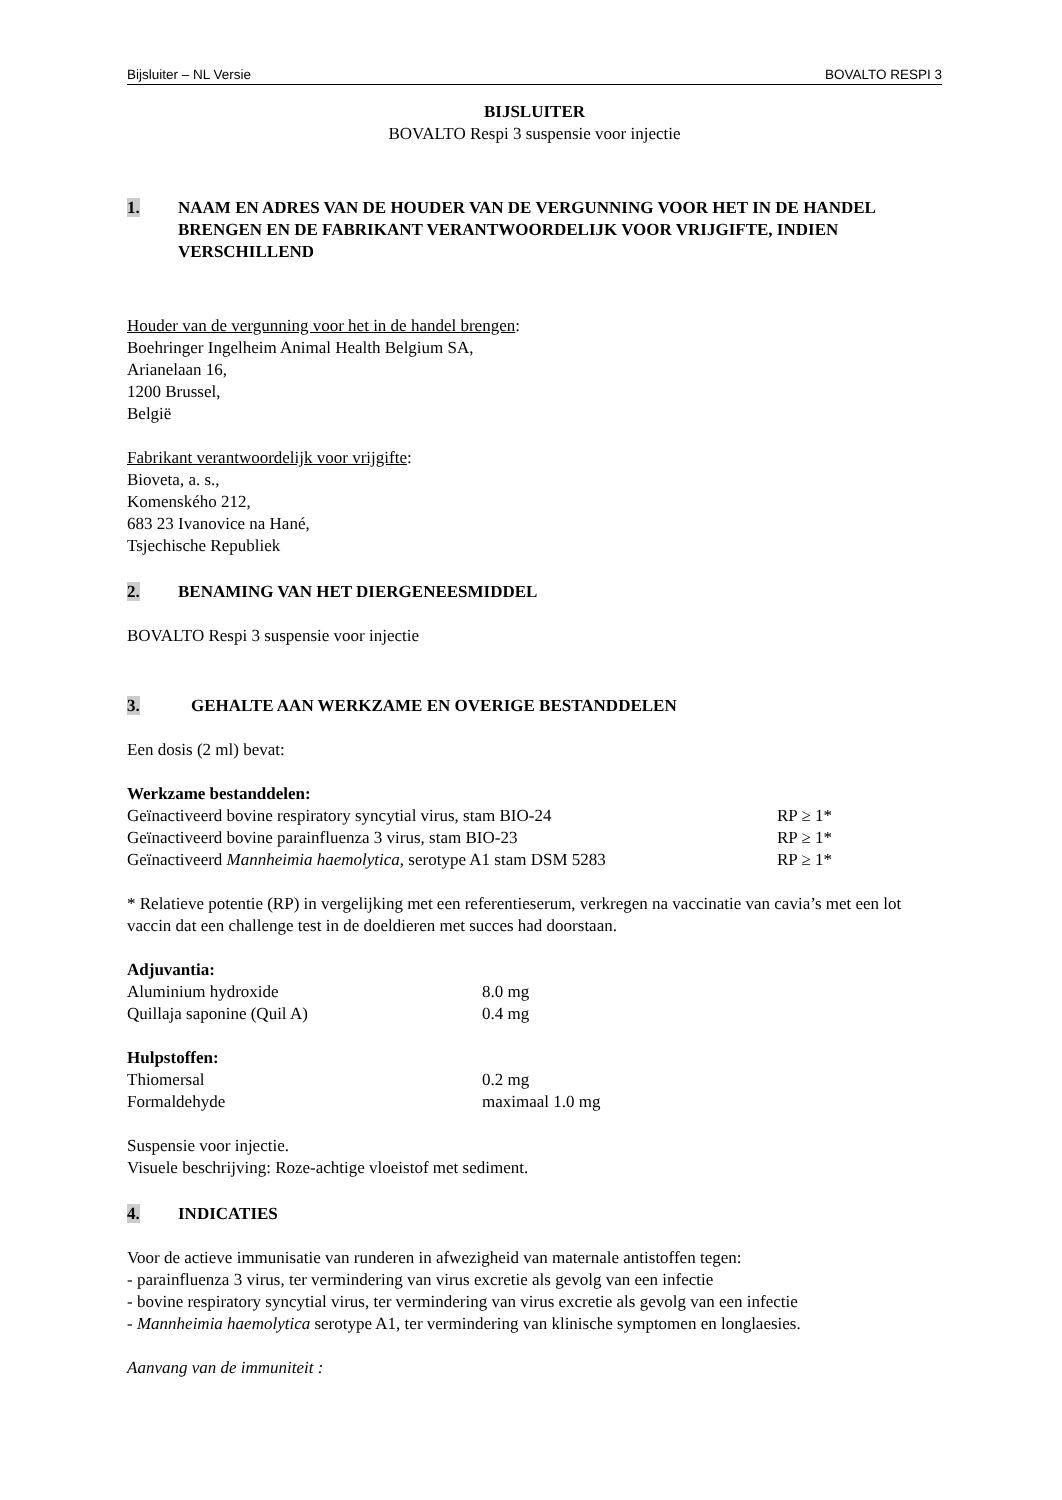Bijsluiter – NL Versie BOVALTO RESPI 3
BIJSLUITER
BOVALTO Respi 3 suspensie voor injectie
1. NAAM EN ADRES VAN DE HOUDER VAN DE VERGUNNING VOOR HET IN DE HANDEL BRENGEN EN DE FABRIKANT VERANTWOORDELIJK VOOR VRIJGIFTE, INDIEN VERSCHILLEND
Houder van de vergunning voor het in de handel brengen:
Boehringer Ingelheim Animal Health Belgium SA,
Arianelaan 16,
1200 Brussel,
België
Fabrikant verantwoordelijk voor vrijgifte:
Bioveta, a. s.,
Komenského 212,
683 23 Ivanovice na Hané,
Tsjechische Republiek
2. BENAMING VAN HET DIERGENEESMIDDEL
BOVALTO Respi 3 suspensie voor injectie
3. GEHALTE AAN WERKZAME EN OVERIGE BESTANDDELEN
Een dosis (2 ml) bevat:
Werkzame bestanddelen:
| Geïnactiveerd bovine respiratory syncytial virus, stam BIO-24 | RP ≥ 1* |
| Geïnactiveerd bovine parainfluenza 3 virus, stam BIO-23 | RP ≥ 1* |
| Geïnactiveerd Mannheimia haemolytica , serotype A1 stam DSM 5283 | RP ≥ 1* |
* Relatieve potentie (RP) in vergelijking met een referentieserum, verkregen na vaccinatie van cavia’s met een lot vaccin dat een challenge test in de doeldieren met succes had doorstaan.
Adjuvantia:
| Aluminium hydroxide | 8.0 mg |
| Quillaja saponine (Quil A) | 0.4 mg |
Hulpstoffen:
| Thiomersal | 0.2 mg |
| Formaldehyde | maximaal 1.0 mg |
Suspensie voor injectie.
Visuele beschrijving: Roze-achtige vloeistof met sediment.
4. INDICATIES
Voor de actieve immunisatie van runderen in afwezigheid van maternale antistoffen tegen:
- parainfluenza 3 virus, ter vermindering van virus excretie als gevolg van een infectie
- bovine respiratory syncytial virus, ter vermindering van virus excretie als gevolg van een infectie
- Mannheimia haemolytica serotype A1, ter vermindering van klinische symptomen en longlaesies.
Aanvang van de immuniteit :